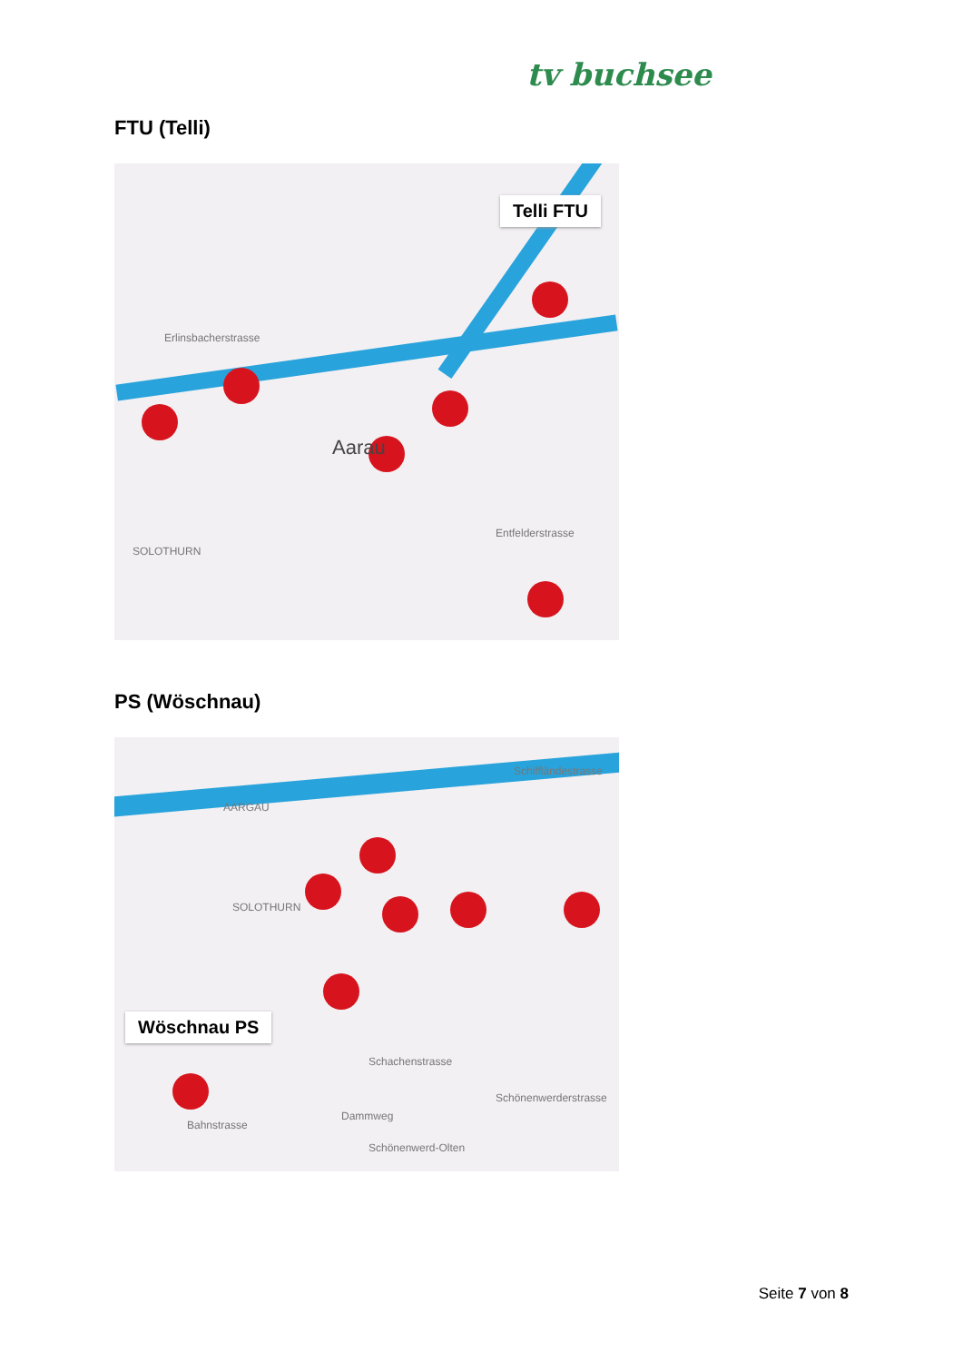tv buchsee
FTU (Telli)
Telli FTU
Erlinsbacherstrasse
Aarau
Entfelderstrasse
SOLOTHURN
PS (Wöschnau)
Wöschnau PS
Schiffländestrasse
Schachenstrasse
Dammweg
Schönenwerderstrasse
Bahnstrasse
Schönenwerd-Olten
AARGAU
SOLOTHURN
Seite 7 von 8